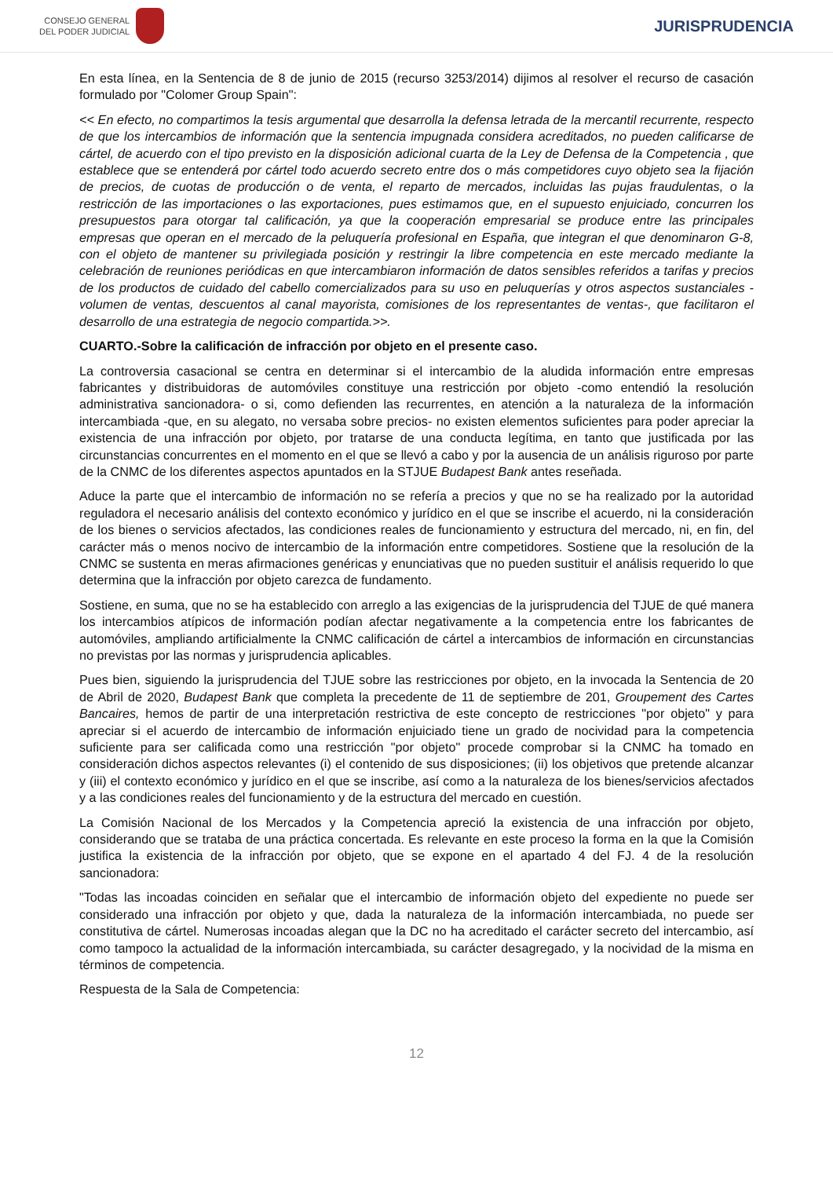CONSEJO GENERAL
DEL PODER JUDICIAL
JURISPRUDENCIA
En esta línea, en la Sentencia de 8 de junio de 2015 (recurso 3253/2014) dijimos al resolver el recurso de casación formulado por "Colomer Group Spain":
<< En efecto, no compartimos la tesis argumental que desarrolla la defensa letrada de la mercantil recurrente, respecto de que los intercambios de información que la sentencia impugnada considera acreditados, no pueden calificarse de cártel, de acuerdo con el tipo previsto en la disposición adicional cuarta de la Ley de Defensa de la Competencia , que establece que se entenderá por cártel todo acuerdo secreto entre dos o más competidores cuyo objeto sea la fijación de precios, de cuotas de producción o de venta, el reparto de mercados, incluidas las pujas fraudulentas, o la restricción de las importaciones o las exportaciones, pues estimamos que, en el supuesto enjuiciado, concurren los presupuestos para otorgar tal calificación, ya que la cooperación empresarial se produce entre las principales empresas que operan en el mercado de la peluquería profesional en España, que integran el que denominaron G-8, con el objeto de mantener su privilegiada posición y restringir la libre competencia en este mercado mediante la celebración de reuniones periódicas en que intercambiaron información de datos sensibles referidos a tarifas y precios de los productos de cuidado del cabello comercializados para su uso en peluquerías y otros aspectos sustanciales -volumen de ventas, descuentos al canal mayorista, comisiones de los representantes de ventas-, que facilitaron el desarrollo de una estrategia de negocio compartida.>>.
CUARTO.-Sobre la calificación de infracción por objeto en el presente caso.
La controversia casacional se centra en determinar si el intercambio de la aludida información entre empresas fabricantes y distribuidoras de automóviles constituye una restricción por objeto -como entendió la resolución administrativa sancionadora- o si, como defienden las recurrentes, en atención a la naturaleza de la información intercambiada -que, en su alegato, no versaba sobre precios- no existen elementos suficientes para poder apreciar la existencia de una infracción por objeto, por tratarse de una conducta legítima, en tanto que justificada por las circunstancias concurrentes en el momento en el que se llevó a cabo y por la ausencia de un análisis riguroso por parte de la CNMC de los diferentes aspectos apuntados en la STJUE Budapest Bank antes reseñada.
Aduce la parte que el intercambio de información no se refería a precios y que no se ha realizado por la autoridad reguladora el necesario análisis del contexto económico y jurídico en el que se inscribe el acuerdo, ni la consideración de los bienes o servicios afectados, las condiciones reales de funcionamiento y estructura del mercado, ni, en fin, del carácter más o menos nocivo de intercambio de la información entre competidores. Sostiene que la resolución de la CNMC se sustenta en meras afirmaciones genéricas y enunciativas que no pueden sustituir el análisis requerido lo que determina que la infracción por objeto carezca de fundamento.
Sostiene, en suma, que no se ha establecido con arreglo a las exigencias de la jurisprudencia del TJUE de qué manera los intercambios atípicos de información podían afectar negativamente a la competencia entre los fabricantes de automóviles, ampliando artificialmente la CNMC calificación de cártel a intercambios de información en circunstancias no previstas por las normas y jurisprudencia aplicables.
Pues bien, siguiendo la jurisprudencia del TJUE sobre las restricciones por objeto, en la invocada la Sentencia de 20 de Abril de 2020, Budapest Bank que completa la precedente de 11 de septiembre de 201, Groupement des Cartes Bancaires, hemos de partir de una interpretación restrictiva de este concepto de restricciones "por objeto" y para apreciar si el acuerdo de intercambio de información enjuiciado tiene un grado de nocividad para la competencia suficiente para ser calificada como una restricción "por objeto" procede comprobar si la CNMC ha tomado en consideración dichos aspectos relevantes (i) el contenido de sus disposiciones; (ii) los objetivos que pretende alcanzar y (iii) el contexto económico y jurídico en el que se inscribe, así como a la naturaleza de los bienes/servicios afectados y a las condiciones reales del funcionamiento y de la estructura del mercado en cuestión.
La Comisión Nacional de los Mercados y la Competencia apreció la existencia de una infracción por objeto, considerando que se trataba de una práctica concertada. Es relevante en este proceso la forma en la que la Comisión justifica la existencia de la infracción por objeto, que se expone en el apartado 4 del FJ. 4 de la resolución sancionadora:
"Todas las incoadas coinciden en señalar que el intercambio de información objeto del expediente no puede ser considerado una infracción por objeto y que, dada la naturaleza de la información intercambiada, no puede ser constitutiva de cártel. Numerosas incoadas alegan que la DC no ha acreditado el carácter secreto del intercambio, así como tampoco la actualidad de la información intercambiada, su carácter desagregado, y la nocividad de la misma en términos de competencia.
Respuesta de la Sala de Competencia:
12